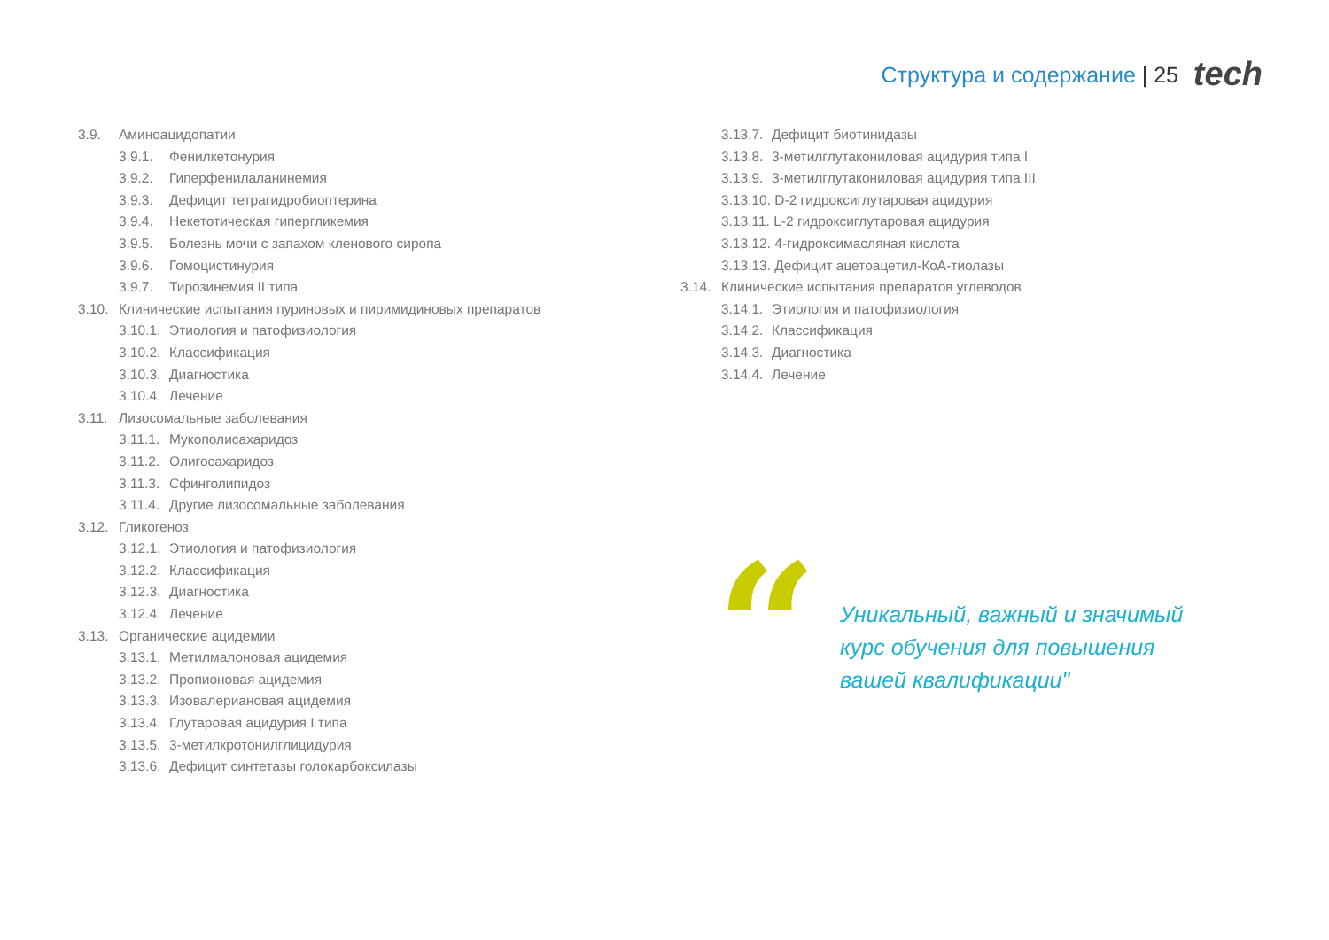Структура и содержание | 25 tech
3.9. Аминоацидопатии
3.9.1. Фенилкетонурия
3.9.2. Гиперфенилаланинемия
3.9.3. Дефицит тетрагидробиоптерина
3.9.4. Некетотическая гипергликемия
3.9.5. Болезнь мочи с запахом кленового сиропа
3.9.6. Гомоцистинурия
3.9.7. Тирозинемия II типа
3.10.
Клинические испытания пуриновых и пиримидиновых препаратов
3.10.1.
Этиология и патофизиология
3.10.2.
Классификация
3.10.3.
Диагностика
3.10.4.
Лечение
3.11.
Лизосомальные заболевания
3.11.1.
Мукополисахаридоз
3.11.2.
Олигосахаридоз
3.11.3.
Сфинголипидоз
3.11.4.
Другие лизосомальные заболевания
3.12.
Гликогеноз
3.12.1.
Этиология и патофизиология
3.12.2.
Классификация
3.12.3.
Диагностика
3.12.4.
Лечение
3.13.
Органические ацидемии
3.13.1.
Метилмалоновая ацидемия
3.13.2.
Пропионовая ацидемия
3.13.3.
Изовалериановая ацидемия
3.13.4.
Глутаровая ацидурия I типа
3.13.5.
3-метилкротонилглицидурия
3.13.6.
Дефицит синтетазы голокарбоксилазы
3.13.7.
Дефицит биотинидазы
3.13.8.
3-метилглутакониловая ацидурия типа I
3.13.9.
3-метилглутакониловая ацидурия типа III
3.13.10. D-2 гидроксиглутаровая ацидурия
3.13.11. L-2 гидроксиглутаровая ацидурия
3.13.12. 4-гидроксимасляная кислота
3.13.13. Дефицит ацетоацетил-КоА-тиолазы
3.14.
Клинические испытания препаратов углеводов
3.14.1.
Этиология и патофизиология
3.14.2.
Классификация
3.14.3.
Диагностика
3.14.4.
Лечение
“
Уникальный, важный и значимый
курс обучения для повышения
вашей квалификации"